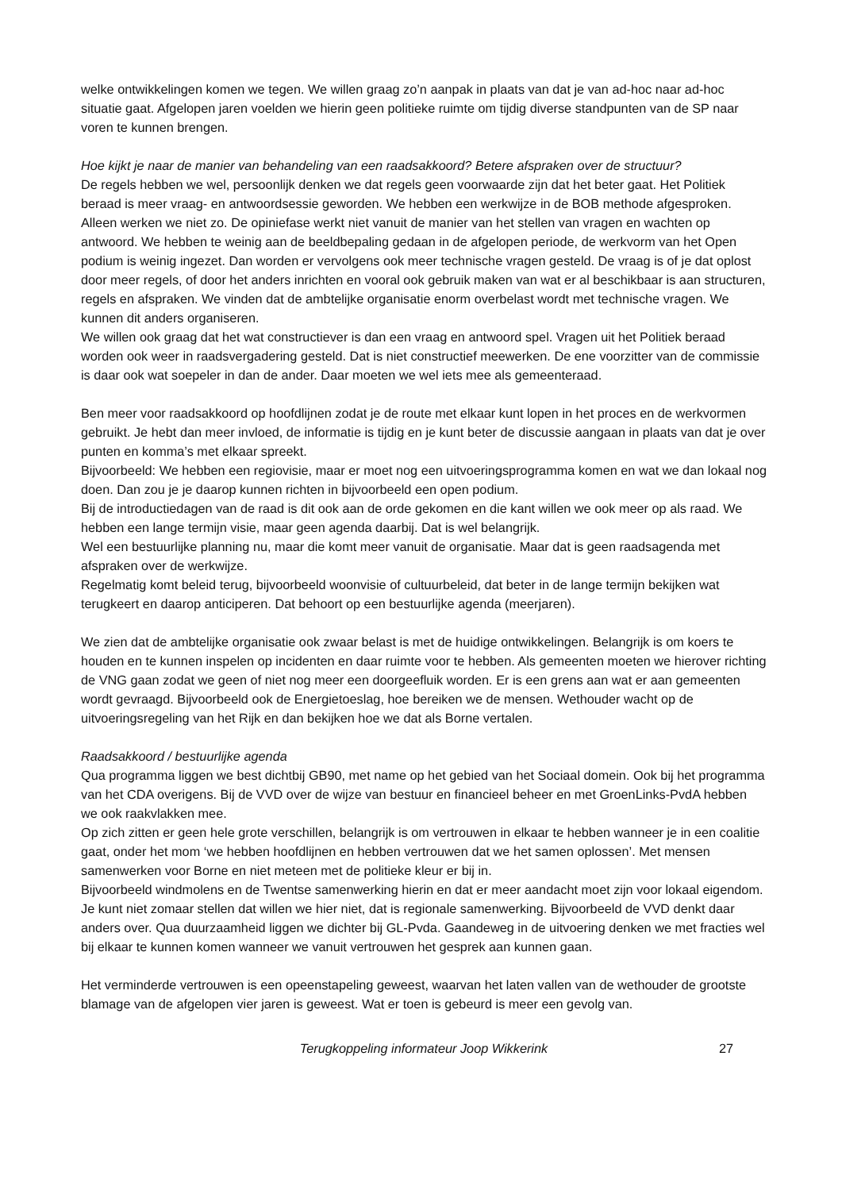welke ontwikkelingen komen we tegen. We willen graag zo’n aanpak in plaats van dat je van ad-hoc naar ad-hoc situatie gaat. Afgelopen jaren voelden we hierin geen politieke ruimte om tijdig diverse standpunten van de SP naar voren te kunnen brengen.
Hoe kijkt je naar de manier van behandeling van een raadsakkoord? Betere afspraken over de structuur?
De regels hebben we wel, persoonlijk denken we dat regels geen voorwaarde zijn dat het beter gaat. Het Politiek beraad is meer vraag- en antwoordsessie geworden. We hebben een werkwijze in de BOB methode afgesproken. Alleen werken we niet zo. De opiniefase werkt niet vanuit de manier van het stellen van vragen en wachten op antwoord. We hebben te weinig aan de beeldbepaling gedaan in de afgelopen periode, de werkvorm van het Open podium is weinig ingezet. Dan worden er vervolgens ook meer technische vragen gesteld. De vraag is of je dat oplost door meer regels, of door het anders inrichten en vooral ook gebruik maken van wat er al beschikbaar is aan structuren, regels en afspraken. We vinden dat de ambtelijke organisatie enorm overbelast wordt met technische vragen. We kunnen dit anders organiseren.
We willen ook graag dat het wat constructiever is dan een vraag en antwoord spel. Vragen uit het Politiek beraad worden ook weer in raadsvergadering gesteld. Dat is niet constructief meewerken. De ene voorzitter van de commissie is daar ook wat soepeler in dan de ander. Daar moeten we wel iets mee als gemeenteraad.
Ben meer voor raadsakkoord op hoofdlijnen zodat je de route met elkaar kunt lopen in het proces en de werkvormen gebruikt. Je hebt dan meer invloed, de informatie is tijdig en je kunt beter de discussie aangaan in plaats van dat je over punten en komma’s met elkaar spreekt.
Bijvoorbeeld: We hebben een regiovisie, maar er moet nog een uitvoeringsprogramma komen en wat we dan lokaal nog doen. Dan zou je je daarop kunnen richten in bijvoorbeeld een open podium.
Bij de introductiedagen van de raad is dit ook aan de orde gekomen en die kant willen we ook meer op als raad. We hebben een lange termijn visie, maar geen agenda daarbij. Dat is wel belangrijk.
Wel een bestuurlijke planning nu, maar die komt meer vanuit de organisatie. Maar dat is geen raadsagenda met afspraken over de werkwijze.
Regelmatig komt beleid terug, bijvoorbeeld woonvisie of cultuurbeleid, dat beter in de lange termijn bekijken wat terugkeert en daarop anticiperen. Dat behoort op een bestuurlijke agenda (meerjaren).
We zien dat de ambtelijke organisatie ook zwaar belast is met de huidige ontwikkelingen. Belangrijk is om koers te houden en te kunnen inspelen op incidenten en daar ruimte voor te hebben. Als gemeenten moeten we hierover richting de VNG gaan zodat we geen of niet nog meer een doorgeefluik worden. Er is een grens aan wat er aan gemeenten wordt gevraagd. Bijvoorbeeld ook de Energietoeslag, hoe bereiken we de mensen. Wethouder wacht op de uitvoeringsregeling van het Rijk en dan bekijken hoe we dat als Borne vertalen.
Raadsakkoord / bestuurlijke agenda
Qua programma liggen we best dichtbij GB90, met name op het gebied van het Sociaal domein. Ook bij het programma van het CDA overigens. Bij de VVD over de wijze van bestuur en financieel beheer en met GroenLinks-PvdA hebben we ook raakvlakken mee.
Op zich zitten er geen hele grote verschillen, belangrijk is om vertrouwen in elkaar te hebben wanneer je in een coalitie gaat, onder het mom ‘we hebben hoofdlijnen en hebben vertrouwen dat we het samen oplossen’. Met mensen samenwerken voor Borne en niet meteen met de politieke kleur er bij in.
Bijvoorbeeld windmolens en de Twentse samenwerking hierin en dat er meer aandacht moet zijn voor lokaal eigendom. Je kunt niet zomaar stellen dat willen we hier niet, dat is regionale samenwerking. Bijvoorbeeld de VVD denkt daar anders over. Qua duurzaamheid liggen we dichter bij GL-Pvda. Gaandeweg in de uitvoering denken we met fracties wel bij elkaar te kunnen komen wanneer we vanuit vertrouwen het gesprek aan kunnen gaan.
Het verminderde vertrouwen is een opeenstapeling geweest, waarvan het laten vallen van de wethouder de grootste blamage van de afgelopen vier jaren is geweest. Wat er toen is gebeurd is meer een gevolg van.
Terugkoppeling informateur Joop Wikkerink 27